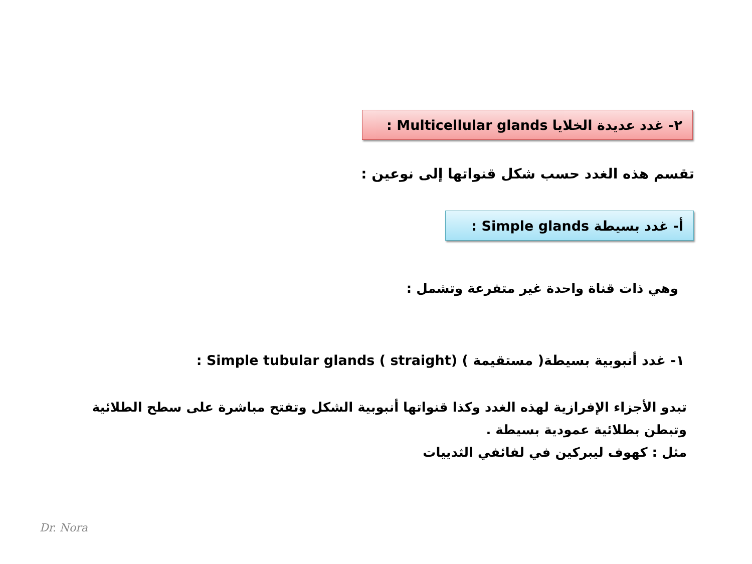٢- غدد عديدة الخلايا Multicellular glands :
تقسم هذه الغدد حسب شكل قنواتها إلى نوعين :
أ- غدد بسيطة Simple glands :
وهي ذات قناة واحدة غير متفرعة وتشمل :
١- غدد أنبوبية بسيطة( مستقيمة ) Simple tubular glands ( straight) :
تبدو الأجزاء الإفرازية لهذه الغدد وكذا قنواتها أنبوبية الشكل وتفتح مباشرة على سطح الطلائية وتبطن بطلائية عمودية بسيطة .
مثل : كهوف ليبركين في لفائفي الثدييات
Dr. Nora